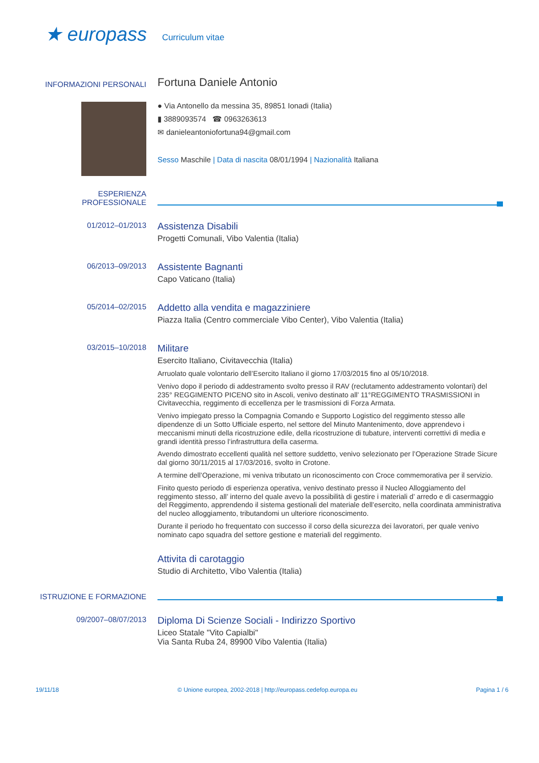★ europass
Curriculum vitae
INFORMAZIONI PERSONALI
Fortuna Daniele Antonio
● Via Antonello da messina 35, 89851 Ionadi (Italia)
▮ 3889093574 ☎ 0963263613
✉ danieleantoniofortuna94@gmail.com
Sesso Maschile | Data di nascita 08/01/1994 | Nazionalità Italiana
ESPERIENZA
PROFESSIONALE
01/2012–01/2013
Assistenza Disabili
Progetti Comunali, Vibo Valentia (Italia)
06/2013–09/2013
Assistente Bagnanti
Capo Vaticano (Italia)
05/2014–02/2015
Addetto alla vendita e magazziniere
Piazza Italia (Centro commerciale Vibo Center), Vibo Valentia (Italia)
03/2015–10/2018
Militare
Esercito Italiano, Civitavecchia (Italia)
Arruolato quale volontario dell’Esercito Italiano il giorno 17/03/2015 fino al 05/10/2018.
Venivo dopo il periodo di addestramento svolto presso il RAV (reclutamento addestramento volontari) del 235° REGGIMENTO PICENO sito in Ascoli, venivo destinato all’ 11°REGGIMENTO TRASMISSIONI in Civitavecchia, reggimento di eccellenza per le trasmissioni di Forza Armata.
Venivo impiegato presso la Compagnia Comando e Supporto Logistico del reggimento stesso alle dipendenze di un Sotto Ufficiale esperto, nel settore del Minuto Mantenimento, dove apprendevo i meccanismi minuti della ricostruzione edile, della ricostruzione di tubature, interventi correttivi di media e grandi identità presso l’infrastruttura della caserma.
Avendo dimostrato eccellenti qualità nel settore suddetto, venivo selezionato per l’Operazione Strade Sicure dal giorno 30/11/2015 al 17/03/2016, svolto in Crotone.
A termine dell’Operazione, mi veniva tributato un riconoscimento con Croce commemorativa per il servizio.
Finito questo periodo di esperienza operativa, venivo destinato presso il Nucleo Alloggiamento del reggimento stesso, all’ interno del quale avevo la possibilità di gestire i materiali d’ arredo e di casermaggio del Reggimento, apprendendo il sistema gestionali del materiale dell’esercito, nella coordinata amministrativa del nucleo alloggiamento, tributandomi un ulteriore riconoscimento.
Durante il periodo ho frequentato con successo il corso della sicurezza dei lavoratori, per quale venivo nominato capo squadra del settore gestione e materiali del reggimento.
Attivita di carotaggio
Studio di Architetto, Vibo Valentia (Italia)
ISTRUZIONE E FORMAZIONE
09/2007–08/07/2013
Diploma Di Scienze Sociali - Indirizzo Sportivo
Liceo Statale "Vito Capialbi"
Via Santa Ruba 24, 89900 Vibo Valentia (Italia)
19/11/18 © Unione europea, 2002-2018 | http://europass.cedefop.europa.eu Pagina 1 / 6